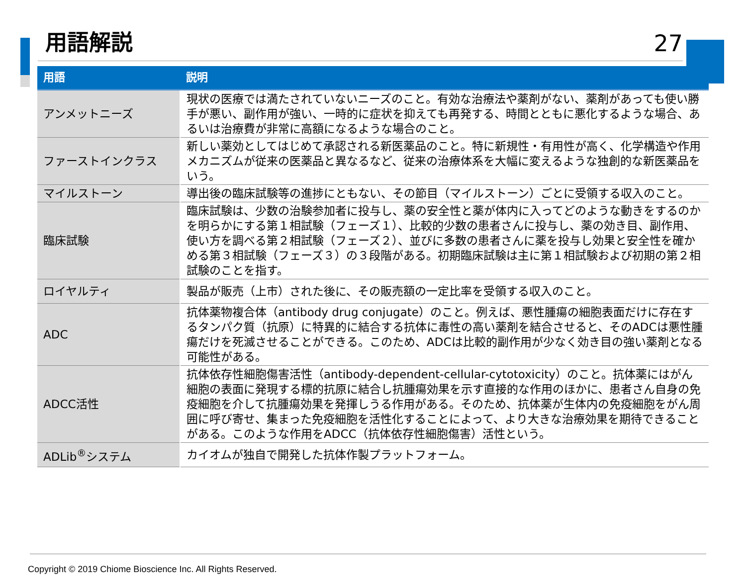用語解説
27
| 用語 | 説明 |
| --- | --- |
| アンメットニーズ | 現状の医療では満たされていないニーズのこと。有効な治療法や薬剤がない、薬剤があっても使い勝手が悪い、副作用が強い、一時的に症状を抑えても再発する、時間とともに悪化するような場合、あるいは治療費が非常に高額になるような場合のこと。 |
| ファーストインクラス | 新しい薬効としてはじめて承認される新医薬品のこと。特に新規性・有用性が高く、化学構造や作用メカニズムが従来の医薬品と異なるなど、従来の治療体系を大幅に変えるような独創的な新医薬品をいう。 |
| マイルストーン | 導出後の臨床試験等の進捗にともない、その節目（マイルストーン）ごとに受領する収入のこと。 |
| 臨床試験 | 臨床試験は、少数の治験参加者に投与し、薬の安全性と薬が体内に入ってどのような動きをするのかを明らかにする第１相試験（フェーズ１）、比較的少数の患者さんに投与し、薬の効き目、副作用、使い方を調べる第２相試験（フェーズ２）、並びに多数の患者さんに薬を投与し効果と安全性を確かめる第３相試験（フェーズ３）の３段階がある。初期臨床試験は主に第１相試験および初期の第２相試験のことを指す。 |
| ロイヤルティ | 製品が販売（上市）された後に、その販売額の一定比率を受領する収入のこと。 |
| ADC | 抗体薬物複合体（antibody drug conjugate）のこと。例えば、悪性腫瘍の細胞表面だけに存在するタンパク質（抗原）に特異的に結合する抗体に毒性の高い薬剤を結合させると、そのADCは悪性腫瘍だけを死滅させることができる。このため、ADCは比較的副作用が少なく効き目の強い薬剤となる可能性がある。 |
| ADCC活性 | 抗体依存性細胞傷害活性（antibody-dependent-cellular-cytotoxicity）のこと。抗体薬にはがん細胞の表面に発現する標的抗原に結合し抗腫瘍効果を示す直接的な作用のほかに、患者さん自身の免疫細胞を介して抗腫瘍効果を発揮しうる作用がある。そのため、抗体薬が生体内の免疫細胞をがん周囲に呼び寄せ、集まった免疫細胞を活性化することによって、より大きな治療効果を期待できることがある。このような作用をADCC（抗体依存性細胞傷害）活性という。 |
| ADLib<sup>®</sup>システム | カイオムが独自で開発した抗体作製プラットフォーム。 |
Copyright © 2019 Chiome Bioscience Inc. All Rights Reserved.